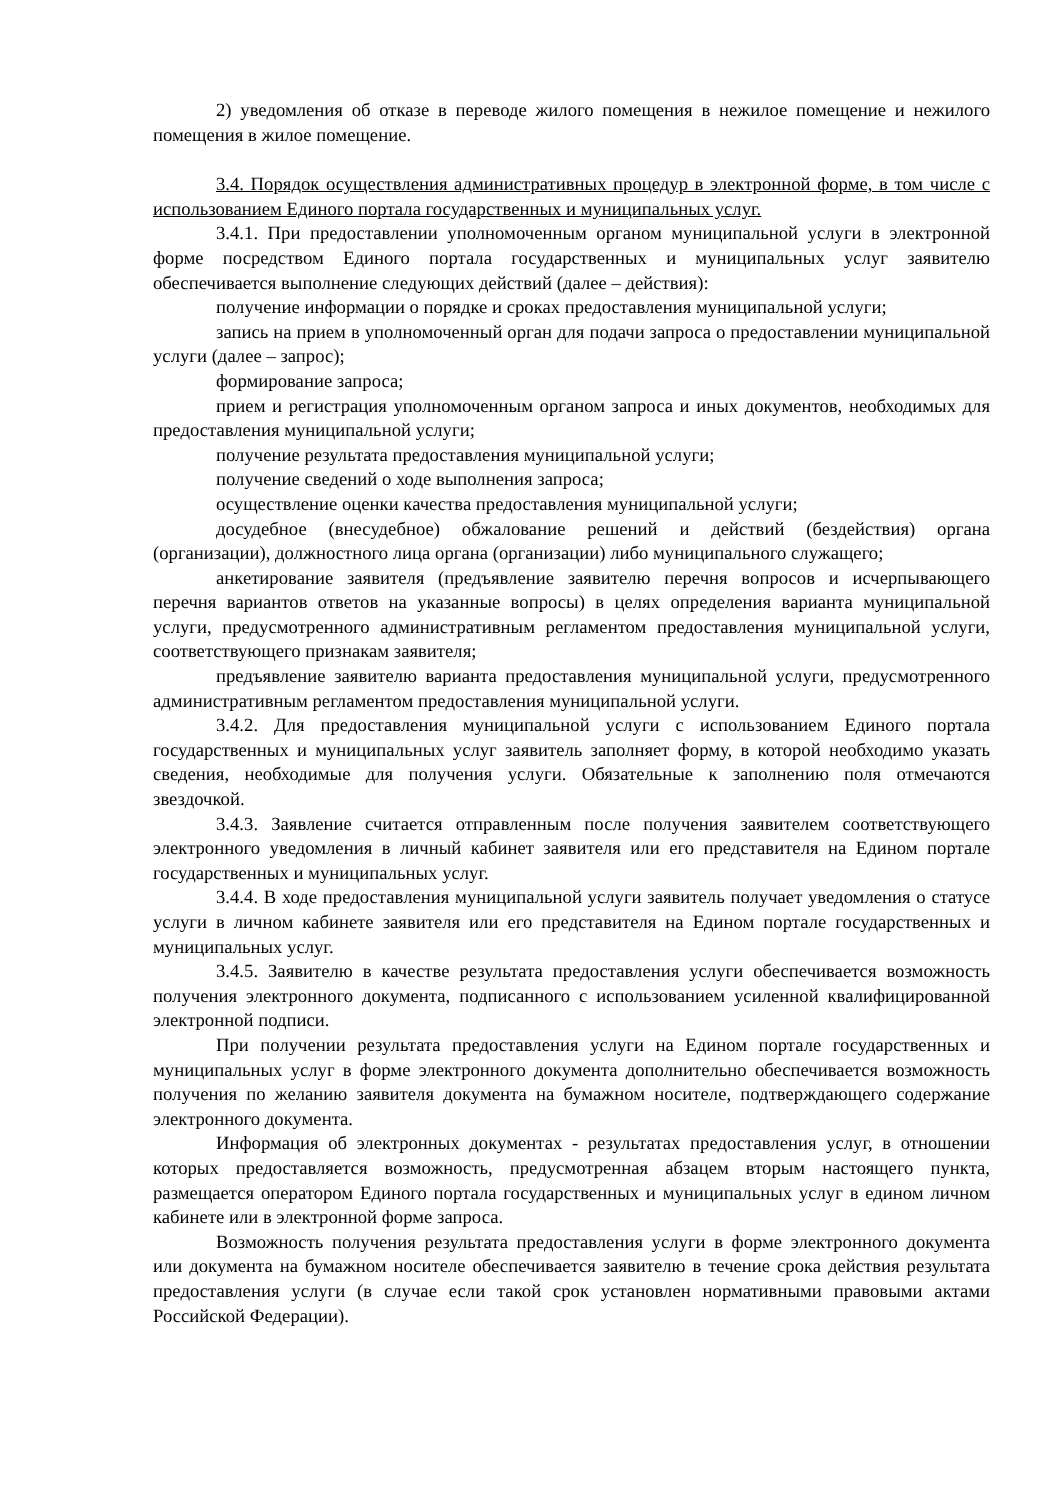2) уведомления об отказе в переводе жилого помещения в нежилое помещение и нежилого помещения в жилое помещение.
3.4. Порядок осуществления административных процедур в электронной форме, в том числе с использованием Единого портала государственных и муниципальных услуг.
3.4.1. При предоставлении уполномоченным органом муниципальной услуги в электронной форме посредством Единого портала государственных и муниципальных услуг заявителю обеспечивается выполнение следующих действий (далее – действия):
получение информации о порядке и сроках предоставления муниципальной услуги;
запись на прием в уполномоченный орган для подачи запроса о предоставлении муниципальной услуги (далее – запрос);
формирование запроса;
прием и регистрация уполномоченным органом запроса и иных документов, необходимых для предоставления муниципальной услуги;
получение результата предоставления муниципальной услуги;
получение сведений о ходе выполнения запроса;
осуществление оценки качества предоставления муниципальной услуги;
досудебное (внесудебное) обжалование решений и действий (бездействия) органа (организации), должностного лица органа (организации) либо муниципального служащего;
анкетирование заявителя (предъявление заявителю перечня вопросов и исчерпывающего перечня вариантов ответов на указанные вопросы) в целях определения варианта муниципальной услуги, предусмотренного административным регламентом предоставления муниципальной услуги, соответствующего признакам заявителя;
предъявление заявителю варианта предоставления муниципальной услуги, предусмотренного административным регламентом предоставления муниципальной услуги.
3.4.2. Для предоставления муниципальной услуги с использованием Единого портала государственных и муниципальных услуг заявитель заполняет форму, в которой необходимо указать сведения, необходимые для получения услуги. Обязательные к заполнению поля отмечаются звездочкой.
3.4.3. Заявление считается отправленным после получения заявителем соответствующего электронного уведомления в личный кабинет заявителя или его представителя на Едином портале государственных и муниципальных услуг.
3.4.4. В ходе предоставления муниципальной услуги заявитель получает уведомления о статусе услуги в личном кабинете заявителя или его представителя на Едином портале государственных и муниципальных услуг.
3.4.5. Заявителю в качестве результата предоставления услуги обеспечивается возможность получения электронного документа, подписанного с использованием усиленной квалифицированной электронной подписи.
При получении результата предоставления услуги на Едином портале государственных и муниципальных услуг в форме электронного документа дополнительно обеспечивается возможность получения по желанию заявителя документа на бумажном носителе, подтверждающего содержание электронного документа.
Информация об электронных документах - результатах предоставления услуг, в отношении которых предоставляется возможность, предусмотренная абзацем вторым настоящего пункта, размещается оператором Единого портала государственных и муниципальных услуг в едином личном кабинете или в электронной форме запроса.
Возможность получения результата предоставления услуги в форме электронного документа или документа на бумажном носителе обеспечивается заявителю в течение срока действия результата предоставления услуги (в случае если такой срок установлен нормативными правовыми актами Российской Федерации).